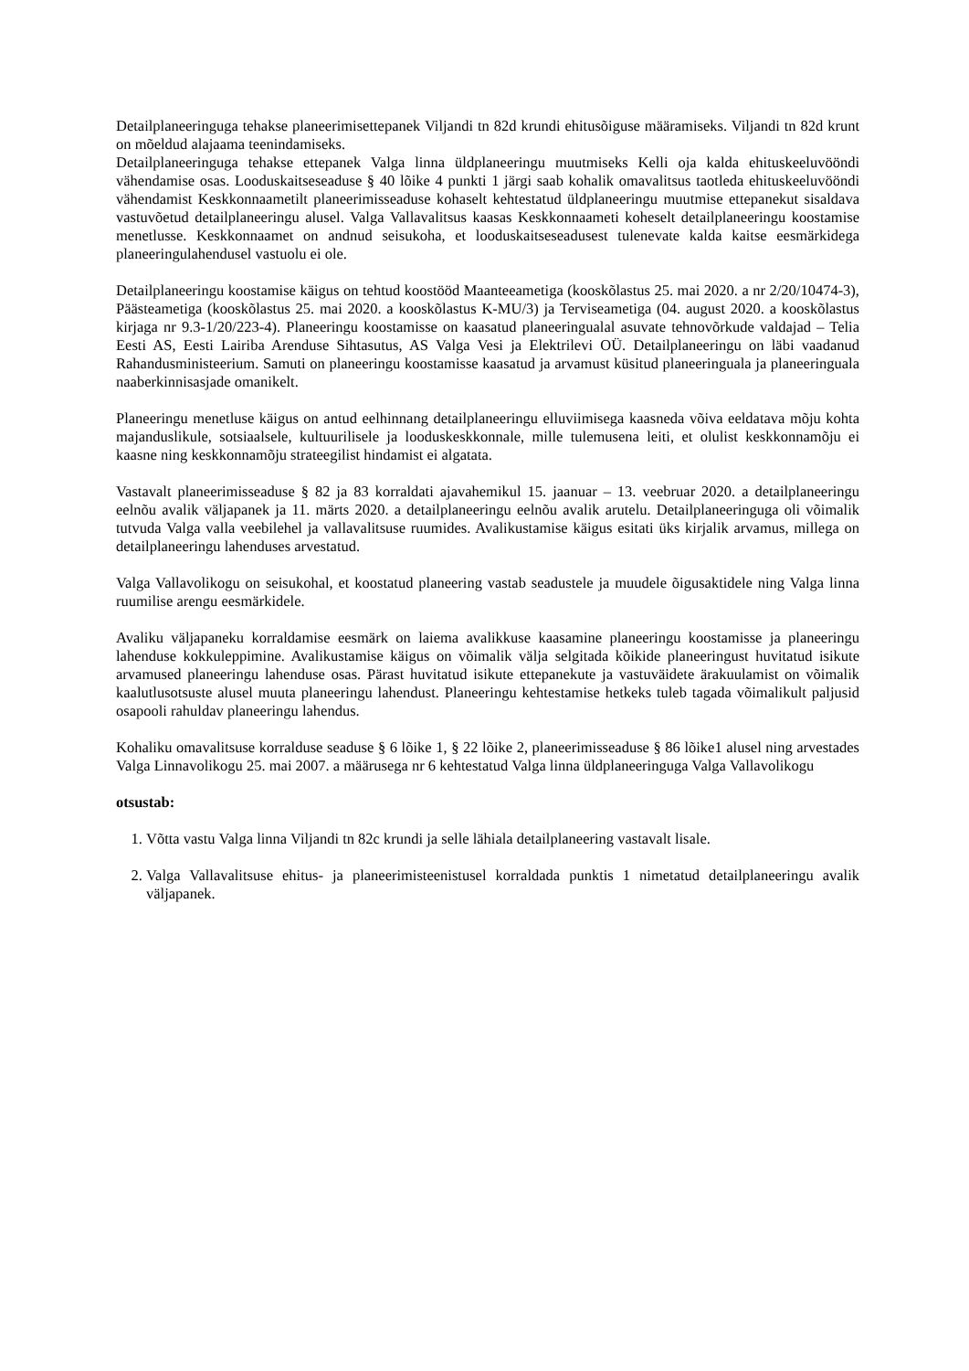Detailplaneeringuga tehakse planeerimisettepanek Viljandi tn 82d krundi ehitusõiguse määramiseks. Viljandi tn 82d krunt on mõeldud alajaama teenindamiseks.
Detailplaneeringuga tehakse ettepanek Valga linna üldplaneeringu muutmiseks Kelli oja kalda ehituskeeluvööndi vähendamise osas. Looduskaitseseaduse § 40 lõike 4 punkti 1 järgi saab kohalik omavalitsus taotleda ehituskeeluvööndi vähendamist Keskkonnaametilt planeerimisseaduse kohaselt kehtestatud üldplaneeringu muutmise ettepanekut sisaldava vastuvõetud detailplaneeringu alusel. Valga Vallavalitsus kaasas Keskkonnaameti koheselt detailplaneeringu koostamise menetlusse. Keskkonnaamet on andnud seisukoha, et looduskaitseseadusest tulenevate kalda kaitse eesmärkidega planeeringulahendusel vastuolu ei ole.
Detailplaneeringu koostamise käigus on tehtud koostööd Maanteeametiga (kooskõlastus 25. mai 2020. a nr 2/20/10474-3), Päästeametiga (kooskõlastus 25. mai 2020. a kooskõlastus K-MU/3) ja Terviseametiga (04. august 2020. a kooskõlastus kirjaga nr 9.3-1/20/223-4). Planeeringu koostamisse on kaasatud planeeringualal asuvate tehnovõrkude valdajad – Telia Eesti AS, Eesti Lairiba Arenduse Sihtasutus, AS Valga Vesi ja Elektrilevi OÜ. Detailplaneeringu on läbi vaadanud Rahandusministeerium. Samuti on planeeringu koostamisse kaasatud ja arvamust küsitud planeeringuala ja planeeringuala naaberkinnisasjade omanikelt.
Planeeringu menetluse käigus on antud eelhinnang detailplaneeringu elluviimisega kaasneda võiva eeldatava mõju kohta majanduslikule, sotsiaalsele, kultuurilisele ja looduskeskkonnale, mille tulemusena leiti, et olulist keskkonnamõju ei kaasne ning keskkonnamõju strateegilist hindamist ei algatata.
Vastavalt planeerimisseaduse § 82 ja 83 korraldati ajavahemikul 15. jaanuar – 13. veebruar 2020. a detailplaneeringu eelnõu avalik väljapanek ja 11. märts 2020. a detailplaneeringu eelnõu avalik arutelu. Detailplaneeringuga oli võimalik tutvuda Valga valla veebilehel ja vallavalitsuse ruumides. Avalikustamise käigus esitati üks kirjalik arvamus, millega on detailplaneeringu lahenduses arvestatud.
Valga Vallavolikogu on seisukohal, et koostatud planeering vastab seadustele ja muudele õigusaktidele ning Valga linna ruumilise arengu eesmärkidele.
Avaliku väljapaneku korraldamise eesmärk on laiema avalikkuse kaasamine planeeringu koostamisse ja planeeringu lahenduse kokkuleppimine. Avalikustamise käigus on võimalik välja selgitada kõikide planeeringust huvitatud isikute arvamused planeeringu lahenduse osas. Pärast huvitatud isikute ettepanekute ja vastuväidete ärakuulamist on võimalik kaalutlusotsuste alusel muuta planeeringu lahendust. Planeeringu kehtestamise hetkeks tuleb tagada võimalikult paljusid osapooli rahuldav planeeringu lahendus.
Kohaliku omavalitsuse korralduse seaduse § 6 lõike 1, § 22 lõike 2, planeerimisseaduse § 86 lõike1 alusel ning arvestades Valga Linnavolikogu 25. mai 2007. a määrusega nr 6 kehtestatud Valga linna üldplaneeringuga Valga Vallavolikogu
otsustab:
1. Võtta vastu Valga linna Viljandi tn 82c krundi ja selle lähiala detailplaneering vastavalt lisale.
2. Valga Vallavalitsuse ehitus- ja planeerimisteenistusel korraldada punktis 1 nimetatud detailplaneeringu avalik väljapanek.